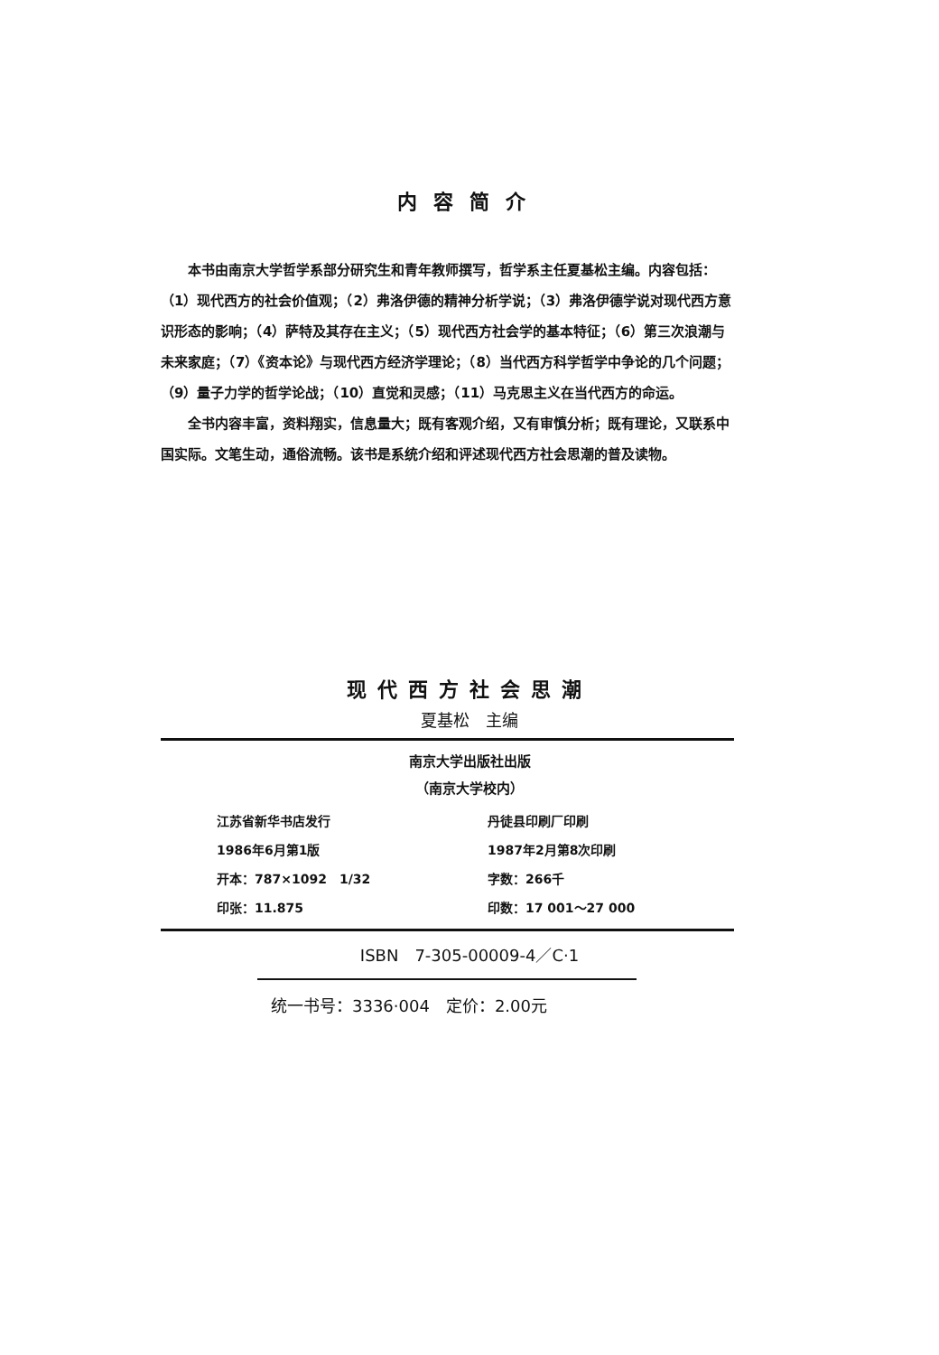内容简介
本书由南京大学哲学系部分研究生和青年教师撰写，哲学系主任夏基松主编。内容包括：（1）现代西方的社会价值观；（2）弗洛伊德的精神分析学说；（3）弗洛伊德学说对现代西方意识形态的影响；（4）萨特及其存在主义；（5）现代西方社会学的基本特征；（6）第三次浪潮与未来家庭；（7）《资本论》与现代西方经济学理论；（8）当代西方科学哲学中争论的几个问题；（9）量子力学的哲学论战；（10）直觉和灵感；（11）马克思主义在当代西方的命运。
全书内容丰富，资料翔实，信息量大；既有客观介绍，又有审慎分析；既有理论，又联系中国实际。文笔生动，通俗流畅。该书是系统介绍和评述现代西方社会思潮的普及读物。
现代西方社会思潮
夏基松　主编
南京大学出版社出版
（南京大学校内）
| 江苏省新华书店发行 | 丹徒县印刷厂印刷 |
| 1986年6月第1版 | 1987年2月第8次印刷 |
| 开本：787×1092 1/32 | 字数：266千 |
| 印张：11.875 | 印数：17 001～27 000 |
ISBN　7-305-00009-4／C·1
统一书号：3336·004　定价：2.00元